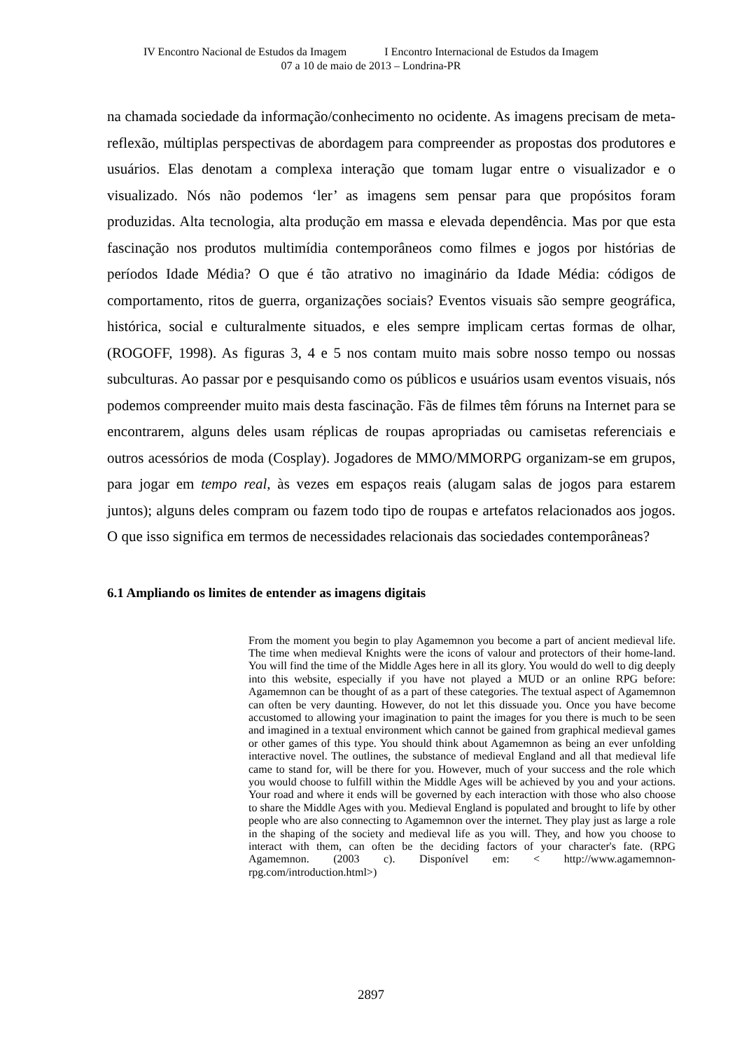IV Encontro Nacional de Estudos da Imagem I Encontro Internacional de Estudos da Imagem
07 a 10 de maio de 2013 – Londrina-PR
na chamada sociedade da informação/conhecimento no ocidente. As imagens precisam de meta-reflexão, múltiplas perspectivas de abordagem para compreender as propostas dos produtores e usuários. Elas denotam a complexa interação que tomam lugar entre o visualizador e o visualizado. Nós não podemos ‘ler’ as imagens sem pensar para que propósitos foram produzidas. Alta tecnologia, alta produção em massa e elevada dependência. Mas por que esta fascinação nos produtos multimídia contemporâneos como filmes e jogos por histórias de períodos Idade Média? O que é tão atrativo no imaginário da Idade Média: códigos de comportamento, ritos de guerra, organizações sociais? Eventos visuais são sempre geográfica, histórica, social e culturalmente situados, e eles sempre implicam certas formas de olhar, (ROGOFF, 1998). As figuras 3, 4 e 5 nos contam muito mais sobre nosso tempo ou nossas subculturas. Ao passar por e pesquisando como os públicos e usuários usam eventos visuais, nós podemos compreender muito mais desta fascinação. Fãs de filmes têm fóruns na Internet para se encontrarem, alguns deles usam réplicas de roupas apropriadas ou camisetas referenciais e outros acessórios de moda (Cosplay). Jogadores de MMO/MMORPG organizam-se em grupos, para jogar em tempo real, às vezes em espaços reais (alugam salas de jogos para estarem juntos); alguns deles compram ou fazem todo tipo de roupas e artefatos relacionados aos jogos. O que isso significa em termos de necessidades relacionais das sociedades contemporâneas?
6.1 Ampliando os limites de entender as imagens digitais
From the moment you begin to play Agamemnon you become a part of ancient medieval life. The time when medieval Knights were the icons of valour and protectors of their home-land. You will find the time of the Middle Ages here in all its glory. You would do well to dig deeply into this website, especially if you have not played a MUD or an online RPG before: Agamemnon can be thought of as a part of these categories. The textual aspect of Agamemnon can often be very daunting. However, do not let this dissuade you. Once you have become accustomed to allowing your imagination to paint the images for you there is much to be seen and imagined in a textual environment which cannot be gained from graphical medieval games or other games of this type. You should think about Agamemnon as being an ever unfolding interactive novel. The outlines, the substance of medieval England and all that medieval life came to stand for, will be there for you. However, much of your success and the role which you would choose to fulfill within the Middle Ages will be achieved by you and your actions. Your road and where it ends will be governed by each interaction with those who also choose to share the Middle Ages with you. Medieval England is populated and brought to life by other people who are also connecting to Agamemnon over the internet. They play just as large a role in the shaping of the society and medieval life as you will. They, and how you choose to interact with them, can often be the deciding factors of your character's fate. (RPG Agamemnon. (2003 c). Disponível em: < http://www.agamemnon-rpg.com/introduction.html>)
2897